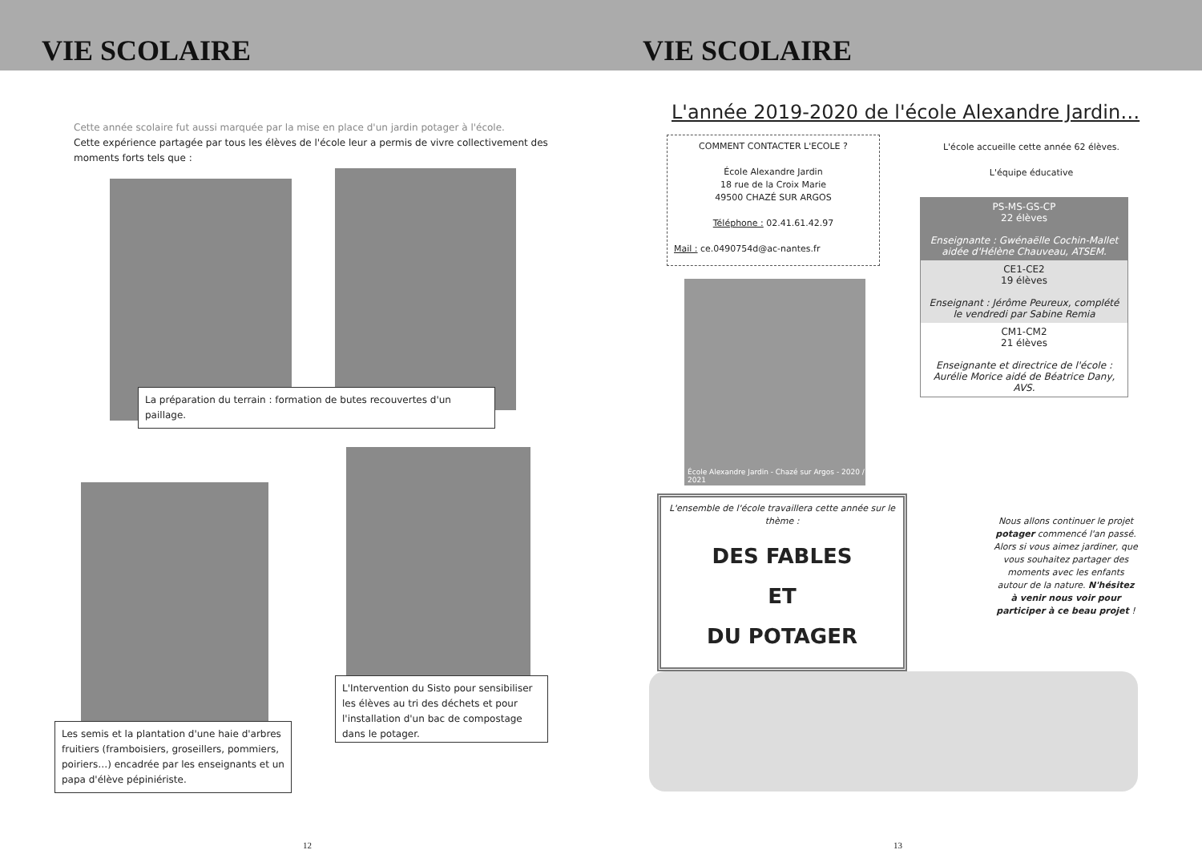VIE SCOLAIRE VIE SCOLAIRE
Cette année scolaire fut aussi marquée par la mise en place d'un jardin potager à l'école.
Cette expérience partagée par tous les élèves de l'école leur a permis de vivre collectivement des moments forts tels que :
La préparation du terrain : formation de butes recouvertes d'un paillage.
L'Intervention du Sisto pour sensibiliser les élèves au tri des déchets et pour l'installation d'un bac de compostage dans le potager.
Les semis et la plantation d'une haie d'arbres fruitiers (framboisiers, groseillers, pommiers, poiriers…) encadrée par les enseignants et un papa d'élève pépiniériste.
12
L'année 2019-2020 de l'école Alexandre Jardin…
COMMENT CONTACTER L'ECOLE ?
École Alexandre Jardin
18 rue de la Croix Marie
49500 CHAZÉ SUR ARGOS
Téléphone : 02.41.61.42.97
Mail : ce.0490754d@ac-nantes.fr
L'école accueille cette année 62 élèves.
L'équipe éducative
PS-MS-GS-CP
22 élèves
Enseignante : Gwénaëlle Cochin-Mallet aidée d'Hélène Chauveau, ATSEM.
CE1-CE2
19 élèves
Enseignant : Jérôme Peureux, complété le vendredi par Sabine Remia
CM1-CM2
21 élèves
Enseignante et directrice de l'école : Aurélie Morice aidé de Béatrice Dany, AVS.
École Alexandre Jardin - Chazé sur Argos - 2020 / 2021
L'ensemble de l'école travaillera cette année sur le thème :
DES FABLES
ET
DU POTAGER
Nous allons continuer le projet potager commencé l'an passé. Alors si vous aimez jardiner, que vous souhaitez partager des moments avec les enfants autour de la nature. N'hésitez à venir nous voir pour participer à ce beau projet !
13